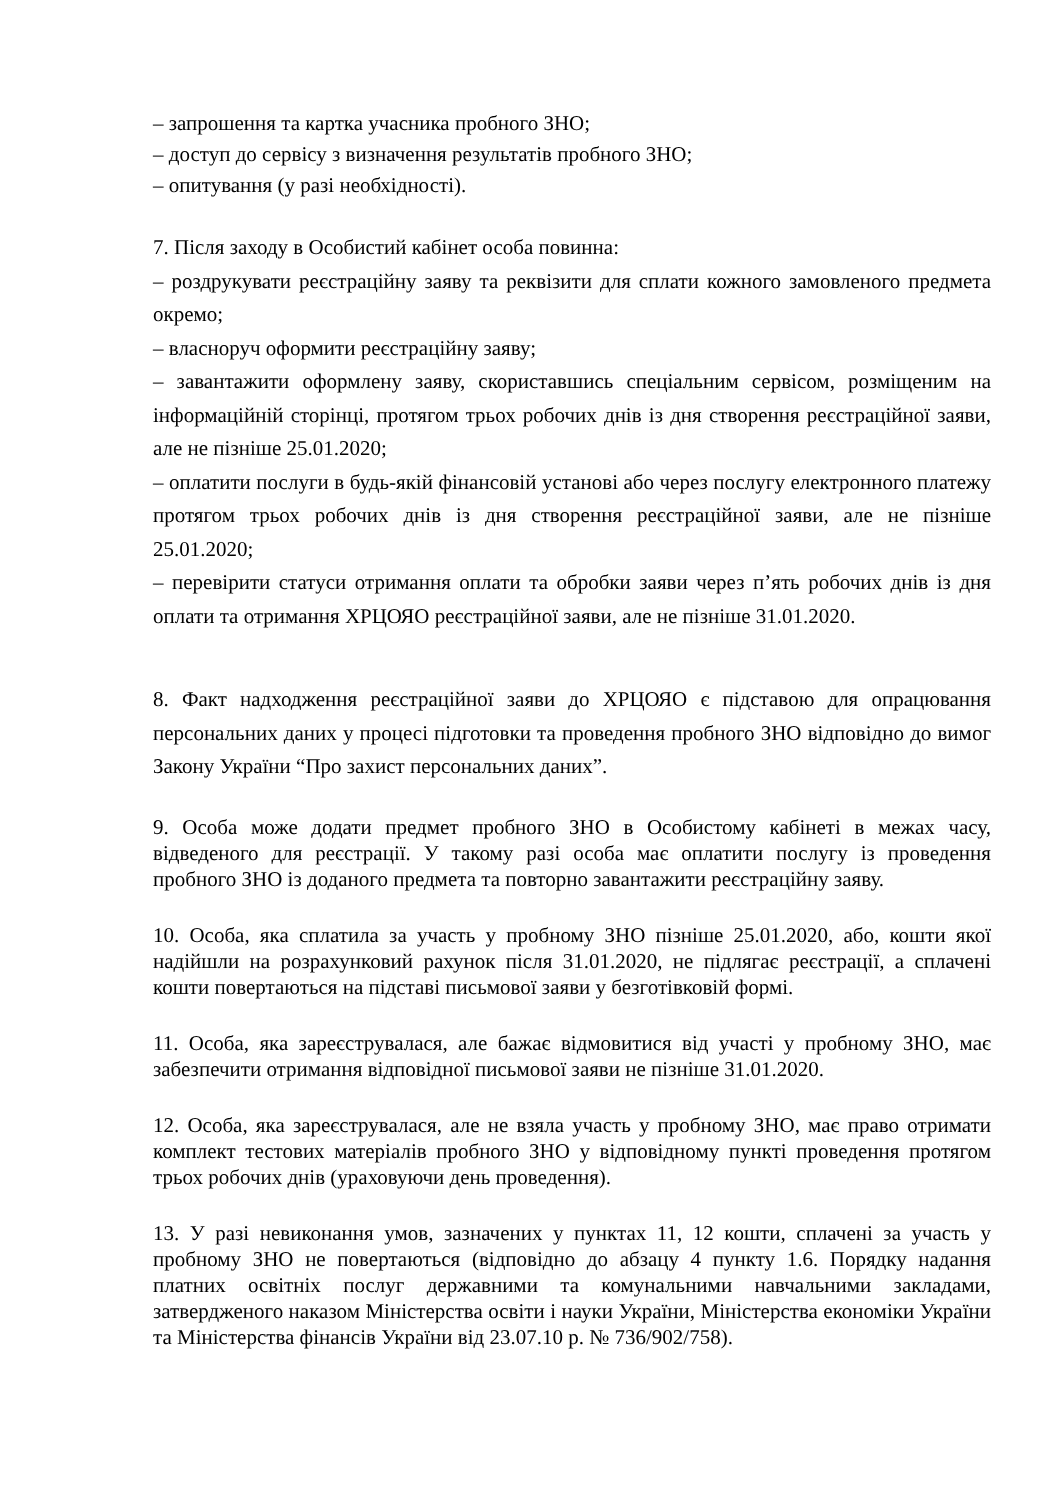– запрошення та картка учасника пробного ЗНО;
– доступ до сервісу з визначення результатів пробного ЗНО;
– опитування (у разі необхідності).
7. Після заходу в Особистий кабінет особа повинна:
– роздрукувати реєстраційну заяву та реквізити для сплати кожного замовленого предмета окремо;
– власноруч оформити реєстраційну заяву;
– завантажити оформлену заяву, скориставшись спеціальним сервісом, розміщеним на інформаційній сторінці, протягом трьох робочих днів із дня створення реєстраційної заяви, але не пізніше 25.01.2020;
– оплатити послуги в будь-якій фінансовій установі або через послугу електронного платежу протягом трьох робочих днів із дня створення реєстраційної заяви, але не пізніше 25.01.2020;
– перевірити статуси отримання оплати та обробки заяви через п’ять робочих днів із дня оплати та отримання ХРЦОЯО реєстраційної заяви, але не пізніше 31.01.2020.
8. Факт надходження реєстраційної заяви до ХРЦОЯО є підставою для опрацювання персональних даних у процесі підготовки та проведення пробного ЗНО відповідно до вимог Закону України “Про захист персональних даних”.
9. Особа може додати предмет пробного ЗНО в Особистому кабінеті в межах часу, відведеного для реєстрації. У такому разі особа має оплатити послугу із проведення пробного ЗНО із доданого предмета та повторно завантажити реєстраційну заяву.
10. Особа, яка сплатила за участь у пробному ЗНО пізніше 25.01.2020, або, кошти якої надійшли на розрахунковий рахунок після 31.01.2020, не підлягає реєстрації, а сплачені кошти повертаються на підставі письмової заяви у безготівковій формі.
11. Особа, яка зареєструвалася, але бажає відмовитися від участі у пробному ЗНО, має забезпечити отримання відповідної письмової заяви не пізніше 31.01.2020.
12. Особа, яка зареєструвалася, але не взяла участь у пробному ЗНО, має право отримати комплект тестових матеріалів пробного ЗНО у відповідному пункті проведення протягом трьох робочих днів (ураховуючи день проведення).
13. У разі невиконання умов, зазначених у пунктах 11, 12 кошти, сплачені за участь у пробному ЗНО не повертаються (відповідно до абзацу 4 пункту 1.6. Порядку надання платних освітніх послуг державними та комунальними навчальними закладами, затвердженого наказом Міністерства освіти і науки України, Міністерства економіки України та Міністерства фінансів України від 23.07.10 р. № 736/902/758).